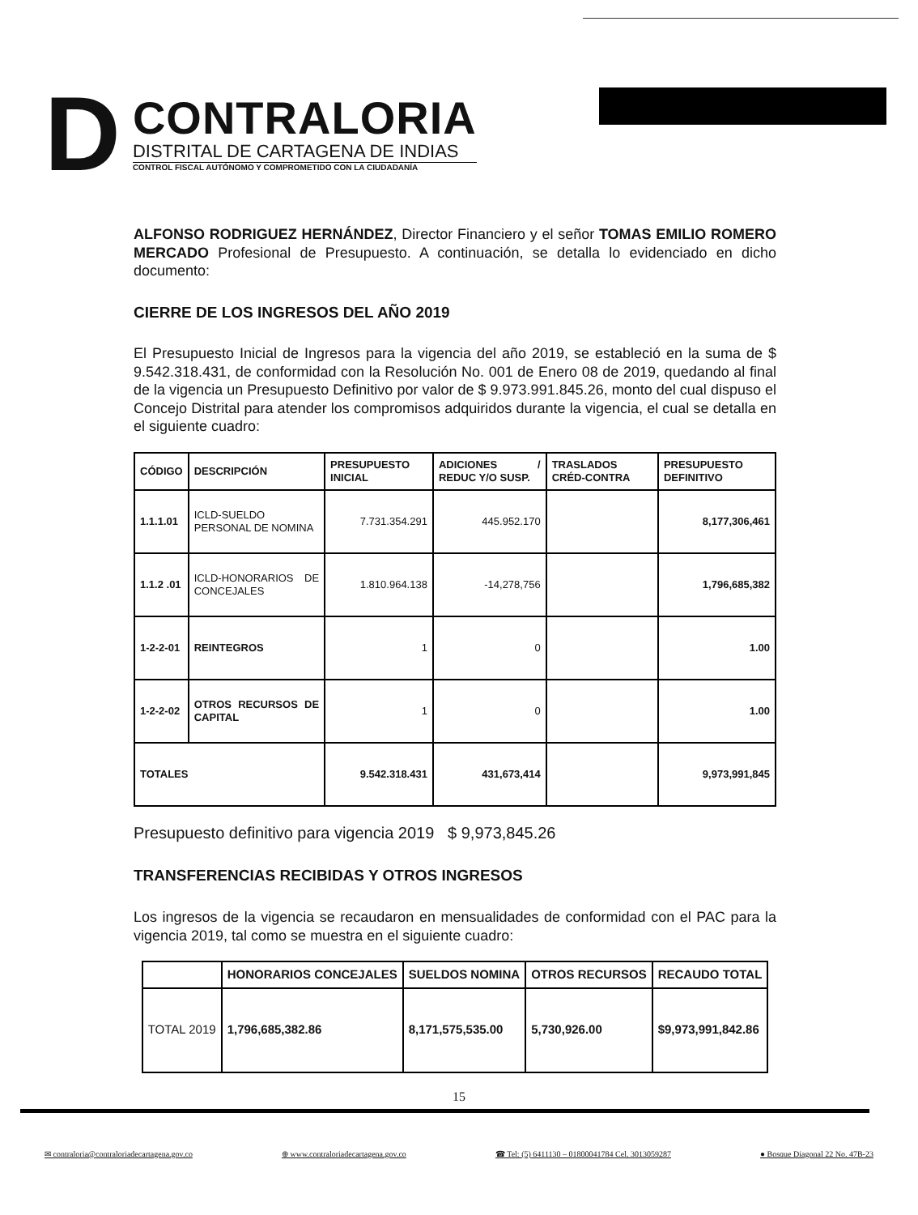D
CONTRALORIA
DISTRITAL DE CARTAGENA DE INDIAS
CONTROL FISCAL AUTÓNOMO Y COMPROMETIDO CON LA CIUDADANÍA
ALFONSO RODRIGUEZ HERNÁNDEZ, Director Financiero y el señor TOMAS EMILIO ROMERO MERCADO Profesional de Presupuesto. A continuación, se detalla lo evidenciado en dicho documento:
CIERRE DE LOS INGRESOS DEL AÑO 2019
El Presupuesto Inicial de Ingresos para la vigencia del año 2019, se estableció en la suma de $ 9.542.318.431, de conformidad con la Resolución No. 001 de Enero 08 de 2019, quedando al final de la vigencia un Presupuesto Definitivo por valor de $ 9.973.991.845.26, monto del cual dispuso el Concejo Distrital para atender los compromisos adquiridos durante la vigencia, el cual se detalla en el siguiente cuadro:
| CÓDIGO | DESCRIPCIÓN | PRESUPUESTO INICIAL | ADICIONES / REDUC Y/O SUSP. | TRASLADOS CRÉD-CONTRA | PRESUPUESTO DEFINITIVO |
| --- | --- | --- | --- | --- | --- |
| 1.1.1.01 | ICLD-SUELDO PERSONAL DE NOMINA | 7.731.354.291 | 445.952.170 | | 8,177,306,461 |
| 1.1.2 .01 | ICLD-HONORARIOS DE CONCEJALES | 1.810.964.138 | -14,278,756 | | 1,796,685,382 |
| 1-2-2-01 | REINTEGROS | 1 | 0 | | 1.00 |
| 1-2-2-02 | OTROS RECURSOS DE CAPITAL | 1 | 0 | | 1.00 |
| TOTALES | | 9.542.318.431 | 431,673,414 | | 9,973,991,845 |
Presupuesto definitivo para vigencia 2019 $ 9,973,845.26
TRANSFERENCIAS RECIBIDAS Y OTROS INGRESOS
Los ingresos de la vigencia se recaudaron en mensualidades de conformidad con el PAC para la vigencia 2019, tal como se muestra en el siguiente cuadro:
| | HONORARIOS CONCEJALES | SUELDOS NOMINA | OTROS RECURSOS | RECAUDO TOTAL |
| --- | --- | --- | --- | --- |
| TOTAL 2019 | 1,796,685,382.86 | 8,171,575,535.00 | 5,730,926.00 | $9,973,991,842.86 |
15
✉ contraloria@contraloriadecartagena.gov.co ⊕ www.contraloriadecartagena.gov.co ☎ Tel: (5) 6411130 – 01800041784 Cel. 3013059287 ● Bosque Diagonal 22 No. 47B-23